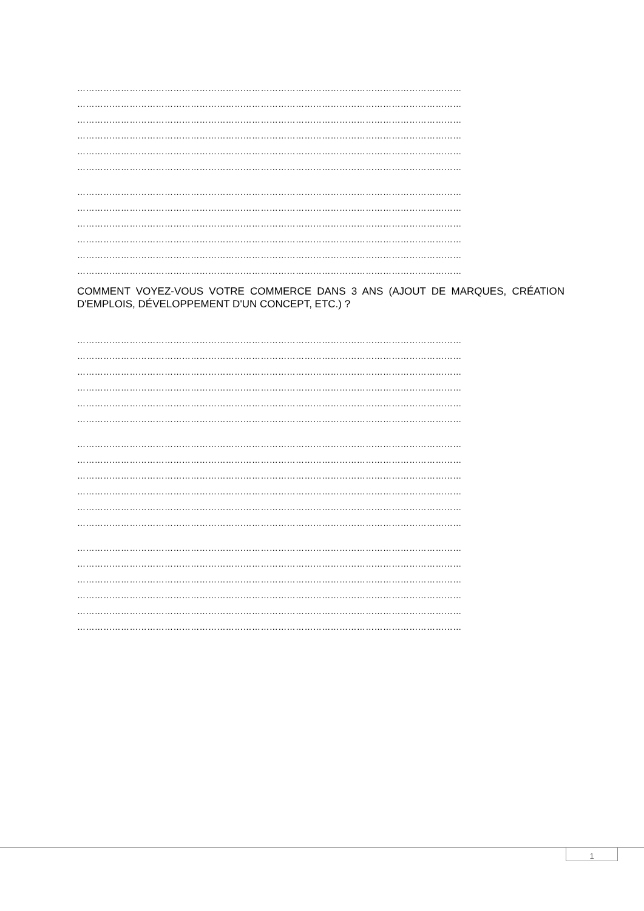……………………………………………………………………………………………………………………
……………………………………………………………………………………………………………………
……………………………………………………………………………………………………………………
……………………………………………………………………………………………………………………
……………………………………………………………………………………………………………………
……………………………………………………………………………………………………………………
……………………………………………………………………………………………………………………
……………………………………………………………………………………………………………………
……………………………………………………………………………………………………………………
……………………………………………………………………………………………………………………
……………………………………………………………………………………………………………………
……………………………………………………………………………………………………………………
COMMENT VOYEZ-VOUS VOTRE COMMERCE DANS 3 ANS (AJOUT DE MARQUES, CRÉATION D'EMPLOIS, DÉVELOPPEMENT D'UN CONCEPT, ETC.) ?
……………………………………………………………………………………………………………………
……………………………………………………………………………………………………………………
……………………………………………………………………………………………………………………
……………………………………………………………………………………………………………………
……………………………………………………………………………………………………………………
……………………………………………………………………………………………………………………
……………………………………………………………………………………………………………………
……………………………………………………………………………………………………………………
……………………………………………………………………………………………………………………
……………………………………………………………………………………………………………………
……………………………………………………………………………………………………………………
……………………………………………………………………………………………………………………
……………………………………………………………………………………………………………………
……………………………………………………………………………………………………………………
……………………………………………………………………………………………………………………
……………………………………………………………………………………………………………………
……………………………………………………………………………………………………………………
……………………………………………………………………………………………………………………
1